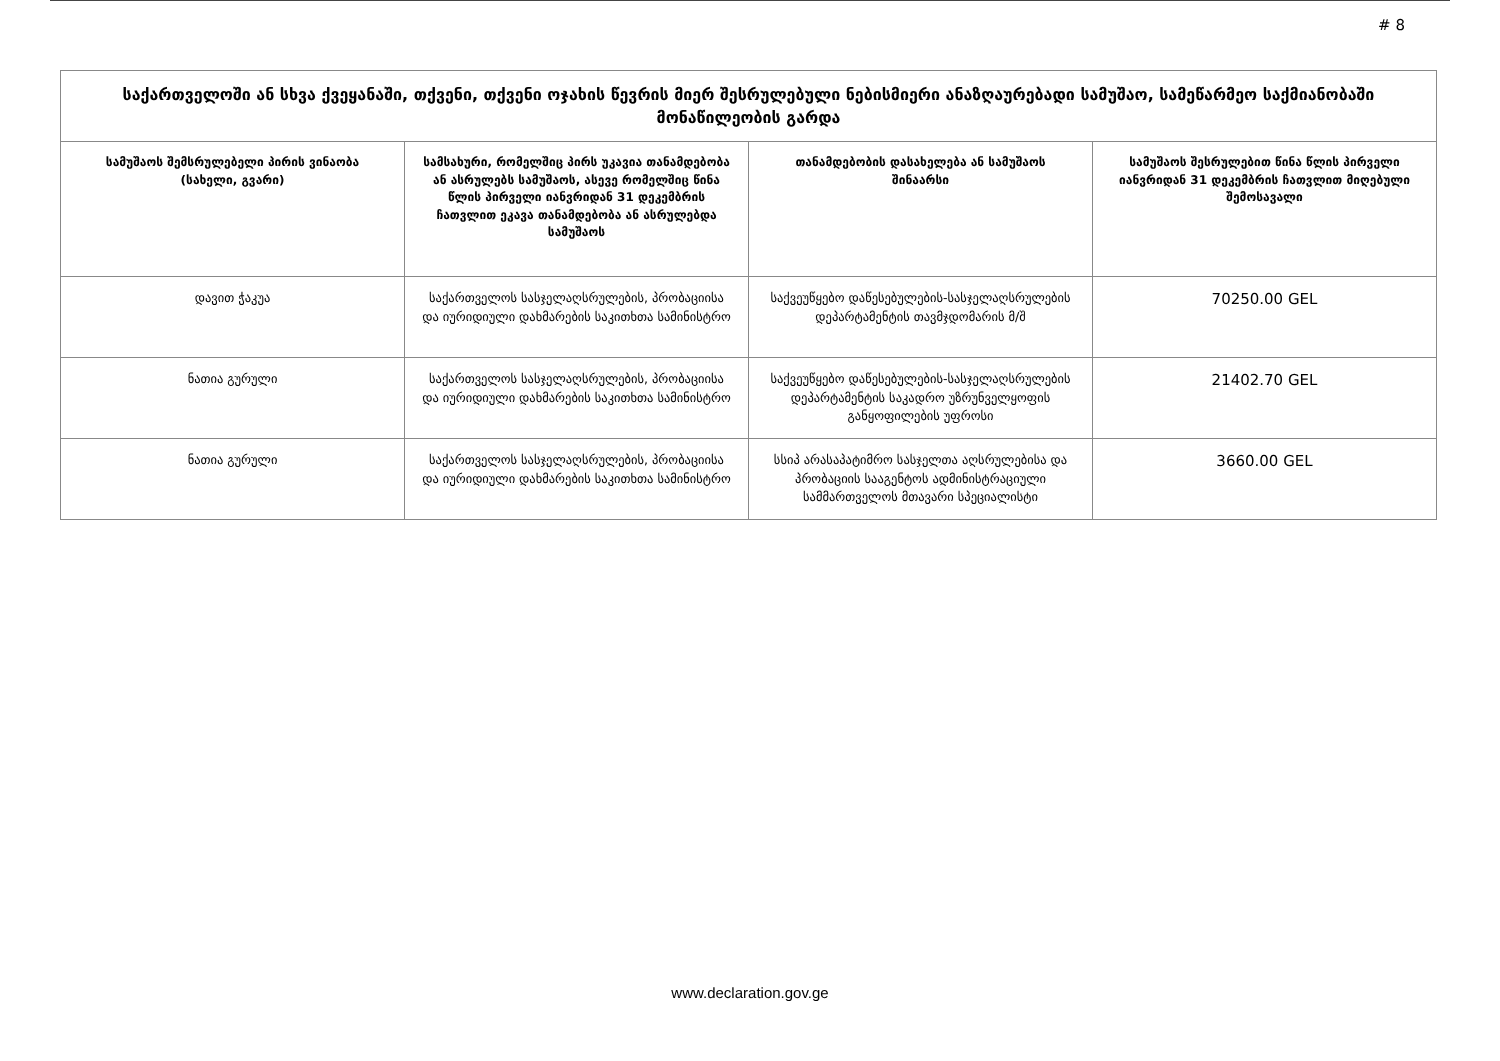# 8
| საქართველოში ან სხვა ქვეყანაში, თქვენი, თქვენი ოჯახის წევრის მიერ შესრულებული ნებისმიერი ანაზღაურებადი სამუშაო, სამეწარმეო საქმიანობაში მონაწილეობის გარდა | | | |
| --- | --- | --- | --- |
| სამუშაოს შემსრულებელი პირის ვინაობა (სახელი, გვარი) | სამსახური, რომელშიც პირს უკავია თანამდებობა ან ასრულებს სამუშაოს, ასევე რომელშიც წინა წლის პირველი იანვრიდან 31 დეკემბრის ჩათვლით ეკავა თანამდებობა ან ასრულებდა სამუშაოს | თანამდებობის დასახელება ან სამუშაოს შინაარსი | სამუშაოს შესრულებით წინა წლის პირველი იანვრიდან 31 დეკემბრის ჩათვლით მიღებული შემოსავალი |
| დავით ჭაკუა | საქართველოს სასჯელაღსრულების, პრობაციისა და იურიდიული დახმარების საკითხთა სამინისტრო | საქვეუწყებო დაწესებულების-სასჯელაღსრულების დეპარტამენტის თავმჯდომარის მ/შ | 70250.00 GEL |
| ნათია გურული | საქართველოს სასჯელაღსრულების, პრობაციისა და იურიდიული დახმარების საკითხთა სამინისტრო | საქვეუწყებო დაწესებულების-სასჯელაღსრულების დეპარტამენტის საკადრო უზრუნველყოფის განყოფილების უფროსი | 21402.70 GEL |
| ნათია გურული | საქართველოს სასჯელაღსრულების, პრობაციისა და იურიდიული დახმარების საკითხთა სამინისტრო | სსიპ არასაპატიმრო სასჯელთა აღსრულებისა და პრობაციის სააგენტოს ადმინისტრაციული სამმართველოს მთავარი სპეციალისტი | 3660.00 GEL |
www.declaration.gov.ge